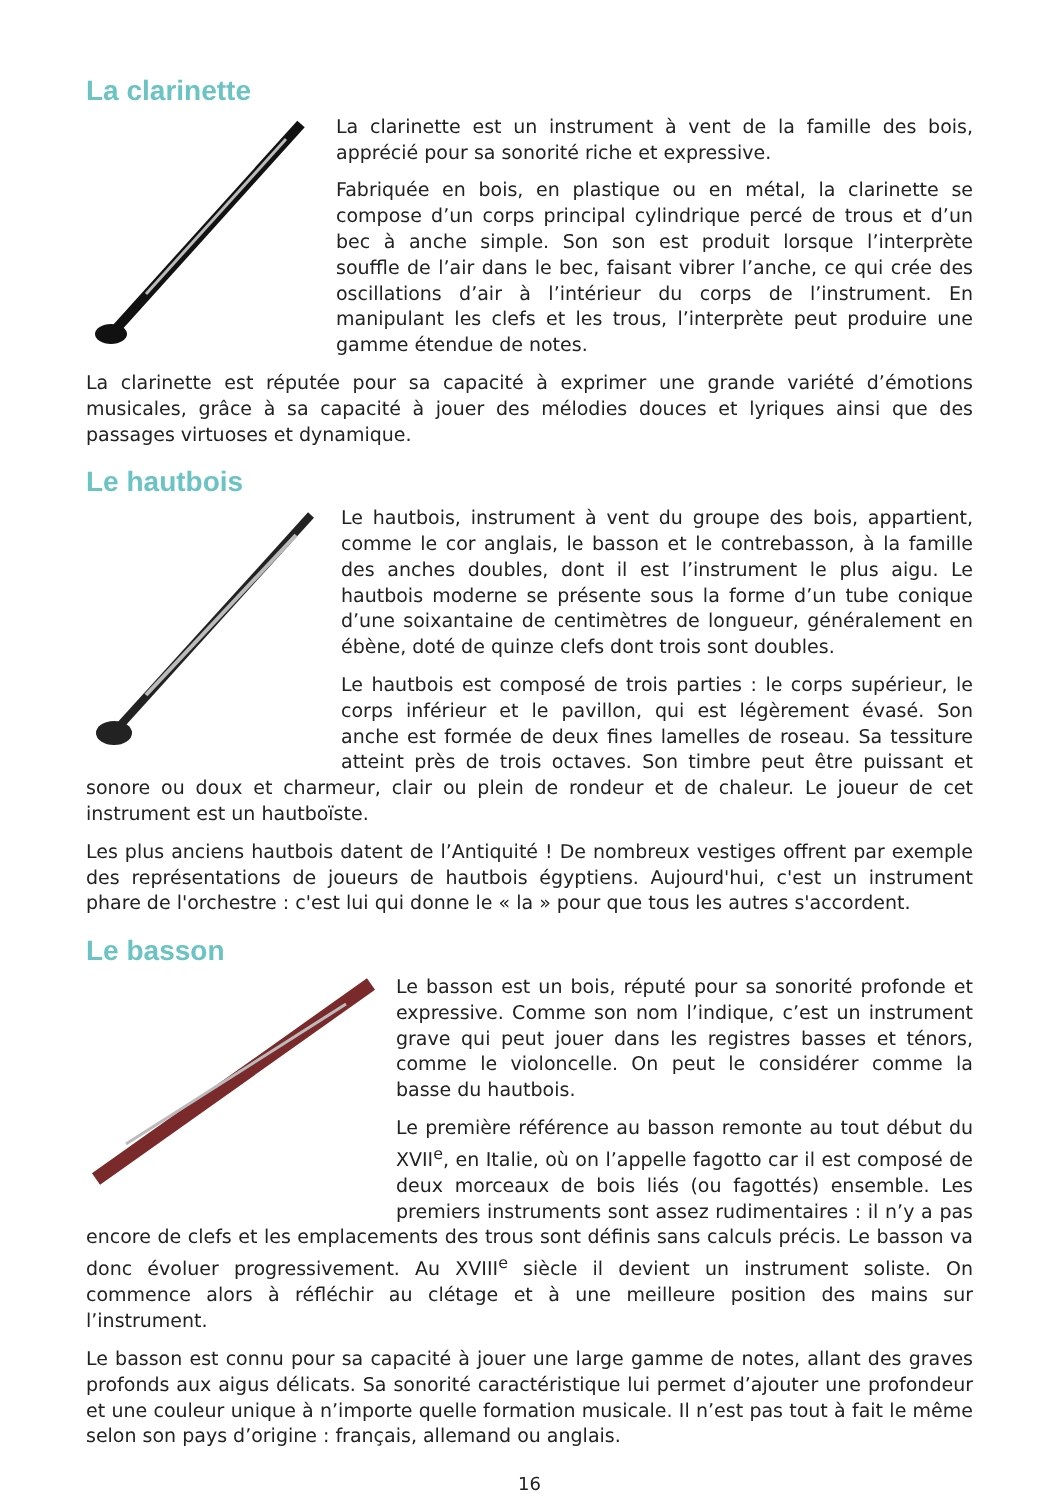La clarinette
La clarinette est un instrument à vent de la famille des bois, apprécié pour sa sonorité riche et expressive.
Fabriquée en bois, en plastique ou en métal, la clarinette se compose d’un corps principal cylindrique percé de trous et d’un bec à anche simple. Son son est produit lorsque l’interprète souffle de l’air dans le bec, faisant vibrer l’anche, ce qui crée des oscillations d’air à l’intérieur du corps de l’instrument. En manipulant les clefs et les trous, l’interprète peut produire une gamme étendue de notes.
La clarinette est réputée pour sa capacité à exprimer une grande variété d’émotions musicales, grâce à sa capacité à jouer des mélodies douces et lyriques ainsi que des passages virtuoses et dynamique.
Le hautbois
Le hautbois, instrument à vent du groupe des bois, appartient, comme le cor anglais, le basson et le contrebasson, à la famille des anches doubles, dont il est l’instrument le plus aigu. Le hautbois moderne se présente sous la forme d’un tube conique d’une soixantaine de centimètres de longueur, généralement en ébène, doté de quinze clefs dont trois sont doubles.
Le hautbois est composé de trois parties : le corps supérieur, le corps inférieur et le pavillon, qui est légèrement évasé. Son anche est formée de deux fines lamelles de roseau. Sa tessiture atteint près de trois octaves. Son timbre peut être puissant et sonore ou doux et charmeur, clair ou plein de rondeur et de chaleur. Le joueur de cet instrument est un hautboïste.
Les plus anciens hautbois datent de l’Antiquité ! De nombreux vestiges offrent par exemple des représentations de joueurs de hautbois égyptiens. Aujourd'hui, c'est un instrument phare de l'orchestre : c'est lui qui donne le « la » pour que tous les autres s'accordent.
Le basson
Le basson est un bois, réputé pour sa sonorité profonde et expressive. Comme son nom l’indique, c’est un instrument grave qui peut jouer dans les registres basses et ténors, comme le violoncelle. On peut le considérer comme la basse du hautbois.
Le première référence au basson remonte au tout début du XVII<sup>e</sup>, en Italie, où on l’appelle fagotto car il est composé de deux morceaux de bois liés (ou fagottés) ensemble. Les premiers instruments sont assez rudimentaires : il n’y a pas encore de clefs et les emplacements des trous sont définis sans calculs précis. Le basson va donc évoluer progressivement. Au XVIII<sup>e</sup> siècle il devient un instrument soliste. On commence alors à réfléchir au clétage et à une meilleure position des mains sur l’instrument.
Le basson est connu pour sa capacité à jouer une large gamme de notes, allant des graves profonds aux aigus délicats. Sa sonorité caractéristique lui permet d’ajouter une profondeur et une couleur unique à n’importe quelle formation musicale. Il n’est pas tout à fait le même selon son pays d’origine : français, allemand ou anglais.
16